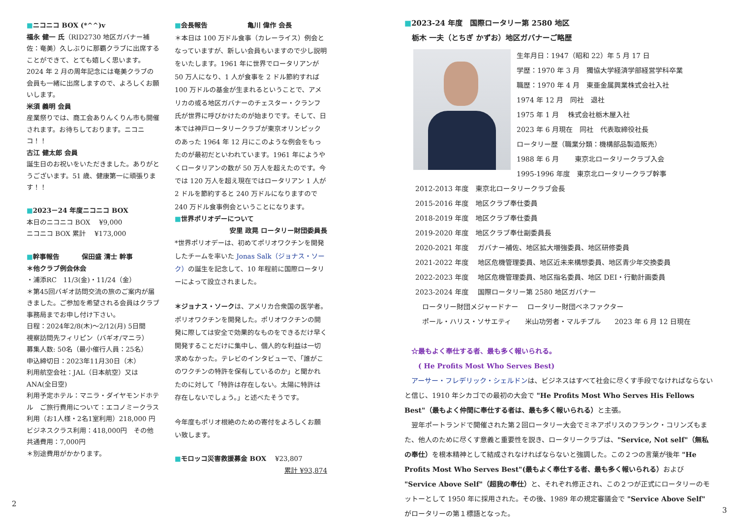■ニコニコ BOX (*^^)v
福永 健一 氏（RID2730 地区ガバナー補佐：奄美）久しぶりに那覇クラブに出席することができて、とても嬉しく思います。2024 年 2 月の周年記念には奄美クラブの会員も一緒に出席しますので、よろしくお願いします。
米須 義明 会員
産業祭りでは、商工会ありんくりん市も開催されます。お待ちしております。ニコニコ！！
古江 健太郎 会員
誕生日のお祝いをいただきました。ありがとうございます。51 歳、健康第一に頑張ります！！
■2023－24 年度ニコニコ BOX
本日のニコニコ BOX　 ¥9,000
ニコニコ BOX 累計　 ¥173,000
■幹事報告　　　 保田盛 清士 幹事
＊他クラブ例会休会
・浦添RC　11/3(金)・11/24（金）
＊第45回バギオ訪問交流の旅のご案内が届きました。ご参加を希望される会員はクラブ事務局までお申し付け下さい。
日程：2024年2/8(木)～2/12(月) 5日間
視察訪問先フィリピン（バギオ/マニラ）
募集人数: 50名（最小催行人員：25名）
申込締切日：2023年11月30日（木）
利用航空会社：JAL（日本航空）又はANA(全日空)
利用予定ホテル：マニラ・ダイヤモンドホテル　ご旅行費用について：エコノミークラス利用（お1人様・2名1室利用）218,000 円　ビジネスクラス利用：418,000円　その他共通費用：7,000円
＊別途費用がかかります。
■会長報告　　　　　　亀川 偉作 会長
＊本日は 100 万ドル食事（カレーライス）例会となっていますが、新しい会員もいますので少し説明をいたします。1961 年に世界でロータリアンが 50 万人になり、1 人が食事を 2 ドル節約すれば 100 万ドルの基金が生まれるということで、アメリカの或る地区ガバナーのチェスター・クランフ氏が世界に呼びかけたのが始まりです。そして、日本では神戸ロータリークラブが東京オリンピックのあった 1964 年 12 月にこのような例会をもったのが最初だといわれています。1961 年にようやくロータリアンの数が 50 万人を超えたのです。今では 120 万人を超え現在ではロータリアン 1 人が 2 ドルを節約すると 240 万ドルになりますので 240 万ドル食事例会ということになります。
■世界ポリオデーについて
安里 政晃 ロータリー財団委員長
*世界ポリオデーは、初めてポリオワクチンを開発したチームを率いた Jonas Salk（ジョナス・ソーク）の誕生を記念して、10 年程前に国際ロータリーによって設立されました。
＊ジョナス・ソークは、アメリカ合衆国の医学者。ポリオワクチンを開発した。ポリオワクチンの開発に際しては安全で効果的なものをできるだけ早く開発することだけに集中し、個人的な利益は一切求めなかった。テレビのインタビューで、「誰がこのワクチンの特許を保有しているのか」と聞かれたのに対して「特許は存在しない。太陽に特許は存在しないでしょう。」と述べたそうです。
今年度もポリオ根絶のための寄付をよろしくお願い致します。
■モロッコ災害救援募金 BOX　 ¥23,807
累計 ¥93,874
■2023-24 年度　国際ロータリー第 2580 地区
　栃木 一夫（とちぎ かずお）地区ガバナーご略歴
生年月日：1947（昭和 22）年 5 月 17 日
学歴：1970 年 3 月　獨協大学経済学部経営学科卒業
職歴：1970 年 4 月　東亜金属興業株式会社入社
1974 年 12 月　同社　退社
1975 年 1 月　 株式会社栃木屋入社
2023 年 6 月現在　同社　代表取締役社長
ロータリー歴（職業分類：機構部品製造販売）
1988 年 6 月　　 東京北ロータリークラブ入会
1995-1996 年度　東京北ロータリークラブ幹事
2012-2013 年度　東京北ロータリークラブ会長
2015-2016 年度　地区クラブ奉仕委員
2018-2019 年度　地区クラブ奉仕委員
2019-2020 年度　地区クラブ奉仕副委員長
2020-2021 年度　 ガバナー補佐、地区拡大増強委員、地区研修委員
2021-2022 年度　 地区危機管理委員、地区近未来構想委員、地区青少年交換委員
2022-2023 年度　 地区危機管理委員、地区指名委員、地区 DEI・行動計画委員
2023-2024 年度　 国際ロータリー第 2580 地区ガバナー
　ロータリー財団メジャードナー　 ロータリー財団ベネファクター
　ポール・ハリス・ソサエティ　　米山功労者・マルチプル　　2023 年 6 月 12 日現在
　☆最もよく奉仕する者、最も多く報いられる。
　　( He Profits Most Who Serves Best)
　アーサー・フレデリック・シェルドンは、ビジネスはすべて社会に尽くす手段でなければならないと信じ、1910 年シカゴでの最初の大会で "He Profits Most Who Serves His Fellows Best"（最もよく仲間に奉仕する者は、最も多く報いられる）と主張。
　翌年ポートランドで開催された第２回ロータリー大会でミネアポリスのフランク・コリンズもまた、他人のために尽くす意義と重要性を説き、ロータリークラブは、"Service, Not self"（無私の奉仕）を根本精神として結成されなければならないと強調した。この２つの言葉が後年 "He Profits Most Who Serves Best"(最もよく奉仕する者、最も多く報いられる）および "Service Above Self"（超我の奉仕）と、それぞれ修正され、この２つが正式にロータリーのモットーとして 1950 年に採用された。その後、1989 年の規定審議会で "Service Above Self" がロータリーの第１標語となった。
2
3